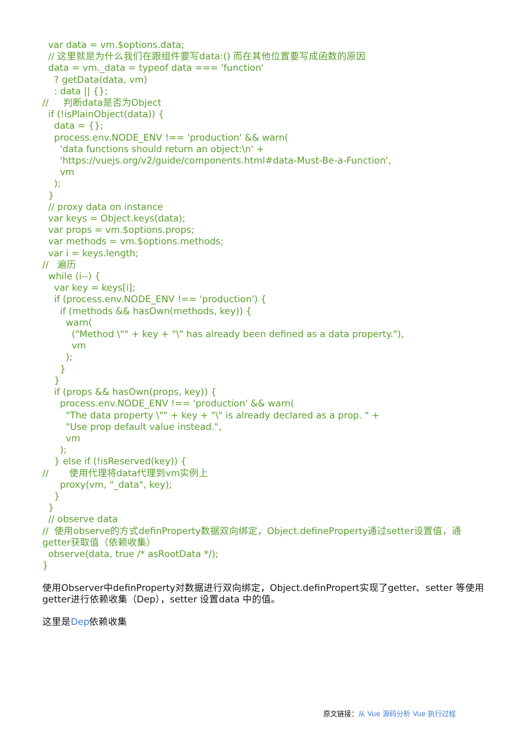var data = vm.$options.data;
  // 这里就是为什么我们在跟组件要写data:() 而在其他位置要写成函数的原因
  data = vm._data = typeof data === 'function'
    ? getData(data, vm)
    : data || {};
//     判断data是否为Object
  if (!isPlainObject(data)) {
    data = {};
    process.env.NODE_ENV !== 'production' && warn(
      'data functions should return an object:\n' +
      'https://vuejs.org/v2/guide/components.html#data-Must-Be-a-Function',
      vm
    );
  }
  // proxy data on instance
  var keys = Object.keys(data);
  var props = vm.$options.props;
  var methods = vm.$options.methods;
  var i = keys.length;
//   遍历
  while (i--) {
    var key = keys[i];
    if (process.env.NODE_ENV !== 'production') {
      if (methods && hasOwn(methods, key)) {
        warn(
          ("Method \"" + key + "\" has already been defined as a data property."),
          vm
        );
      }
    }
    if (props && hasOwn(props, key)) {
      process.env.NODE_ENV !== 'production' && warn(
        "The data property \"" + key + "\" is already declared as a prop. " +
        "Use prop default value instead.",
        vm
      );
    } else if (!isReserved(key)) {
//       使用代理将data代理到vm实例上
      proxy(vm, "_data", key);
    }
  }
  // observe data
//  使用observe的方式definProperty数据双向绑定，Object.defineProperty通过setter设置值，通getter获取值（依赖收集）
  observe(data, true /* asRootData */);
}
使用Observer中definProperty对数据进行双向绑定，Object.definPropert实现了getter、setter 等使用getter进行依赖收集（Dep），setter 设置data 中的值。
这里是Dep依赖收集
原文链接：从 Vue 源码分析 Vue 执行过程